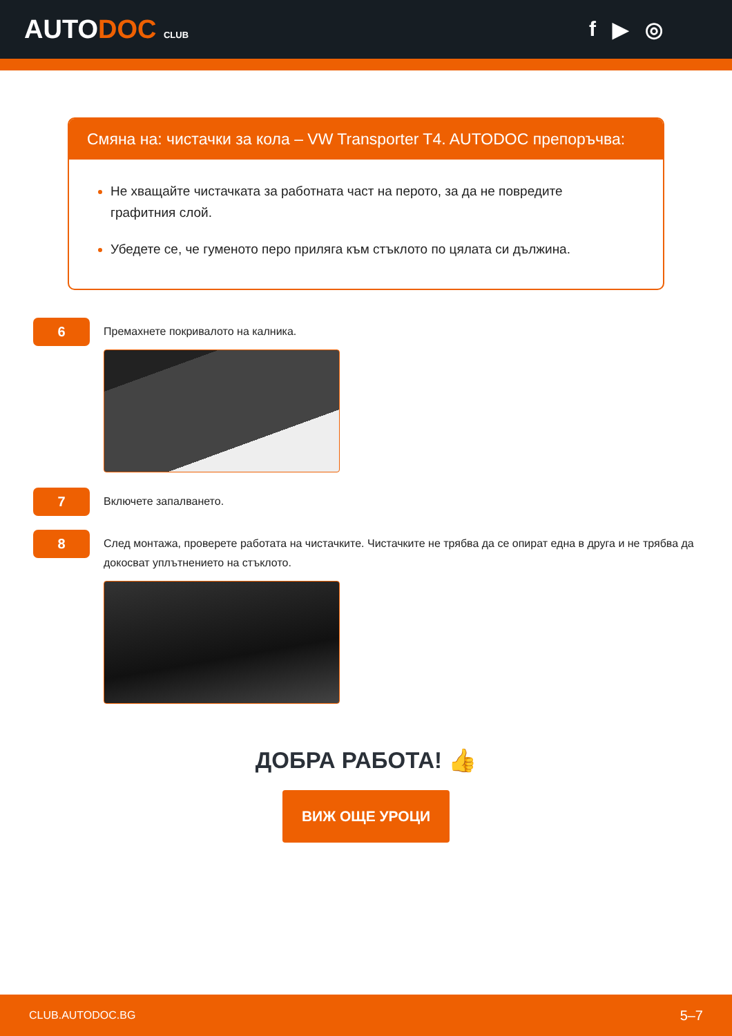AUTODOC CLUB
f ▶ ◎
Смяна на: чистачки за кола – VW Transporter T4. AUTODOC препоръчва:
Не хващайте чистачката за работната част на перото, за да не повредите графитния слой.
Убедете се, че гуменото перо приляга към стъклото по цялата си дължина.
6
Премахнете покривалото на калника.
7
Включете запалването.
8
След монтажа, проверете работата на чистачките. Чистачките не трябва да се опират една в друга и не трябва да докосват уплътнението на стъклото.
ДОБРА РАБОТА! 👍
ВИЖ ОЩЕ УРОЦИ
CLUB.AUTODOC.BG 5–7